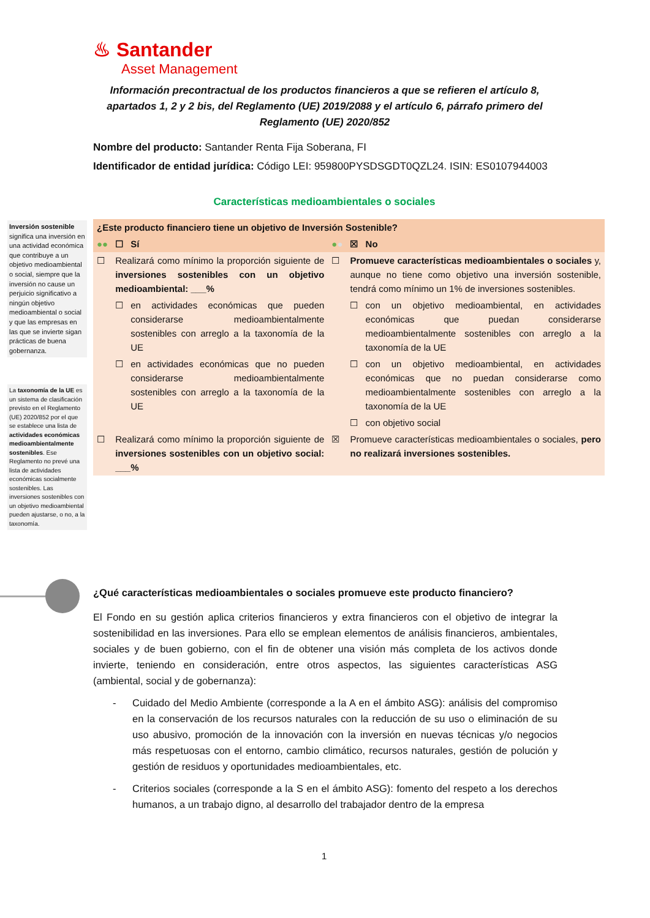♨ Santander
Asset Management
Información precontractual de los productos financieros a que se refieren el artículo 8, apartados 1, 2 y 2 bis, del Reglamento (UE) 2019/2088 y el artículo 6, párrafo primero del Reglamento (UE) 2020/852
Nombre del producto: Santander Renta Fija Soberana, FI
Identificador de entidad jurídica: Código LEI: 959800PYSDSGDT0QZL24. ISIN: ES0107944003
Características medioambientales o sociales
Inversión sostenible significa una inversión en una actividad económica que contribuye a un objetivo medioambiental o social, siempre que la inversión no cause un perjuicio significativo a ningún objetivo medioambiental o social y que las empresas en las que se invierte sigan prácticas de buena gobernanza.
La taxonomía de la UE es un sistema de clasificación previsto en el Reglamento (UE) 2020/852 por el que se establece una lista de actividades económicas medioambientalmente sostenibles. Ese Reglamento no prevé una lista de actividades económicas socialmente sostenibles. Las inversiones sostenibles con un objetivo medioambiental pueden ajustarse, o no, a la taxonomía.
| ¿Este producto financiero tiene un objetivo de Inversión Sostenible? | | | | | |
| ●● | ☐ | Sí | ● ● | ☒ | No |
| ☐ | Realizará como mínimo la proporción siguiente de inversiones sostenibles con un objetivo medioambiental: ___% | | ☐ | Promueve características medioambientales o sociales y, aunque no tiene como objetivo una inversión sostenible, tendrá como mínimo un 1% de inversiones sostenibles. | |
| | ☐ | en actividades económicas que pueden considerarse medioambientalmente sostenibles con arreglo a la taxonomía de la UE | | ☐ | con un objetivo medioambiental, en actividades económicas que puedan considerarse medioambientalmente sostenibles con arreglo a la taxonomía de la UE |
| | ☐ | en actividades económicas que no pueden considerarse medioambientalmente sostenibles con arreglo a la taxonomía de la UE | | ☐ | con un objetivo medioambiental, en actividades económicas que no puedan considerarse como medioambientalmente sostenibles con arreglo a la taxonomía de la UE |
| | | | | ☐ | con objetivo social |
| ☐ | Realizará como mínimo la proporción siguiente de inversiones sostenibles con un objetivo social: ___% | | ☒ | Promueve características medioambientales o sociales, pero no realizará inversiones sostenibles. | |
¿Qué características medioambientales o sociales promueve este producto financiero?
El Fondo en su gestión aplica criterios financieros y extra financieros con el objetivo de integrar la sostenibilidad en las inversiones. Para ello se emplean elementos de análisis financieros, ambientales, sociales y de buen gobierno, con el fin de obtener una visión más completa de los activos donde invierte, teniendo en consideración, entre otros aspectos, las siguientes características ASG (ambiental, social y de gobernanza):
- Cuidado del Medio Ambiente (corresponde a la A en el ámbito ASG): análisis del compromiso en la conservación de los recursos naturales con la reducción de su uso o eliminación de su uso abusivo, promoción de la innovación con la inversión en nuevas técnicas y/o negocios más respetuosas con el entorno, cambio climático, recursos naturales, gestión de polución y gestión de residuos y oportunidades medioambientales, etc.
- Criterios sociales (corresponde a la S en el ámbito ASG): fomento del respeto a los derechos humanos, a un trabajo digno, al desarrollo del trabajador dentro de la empresa
1